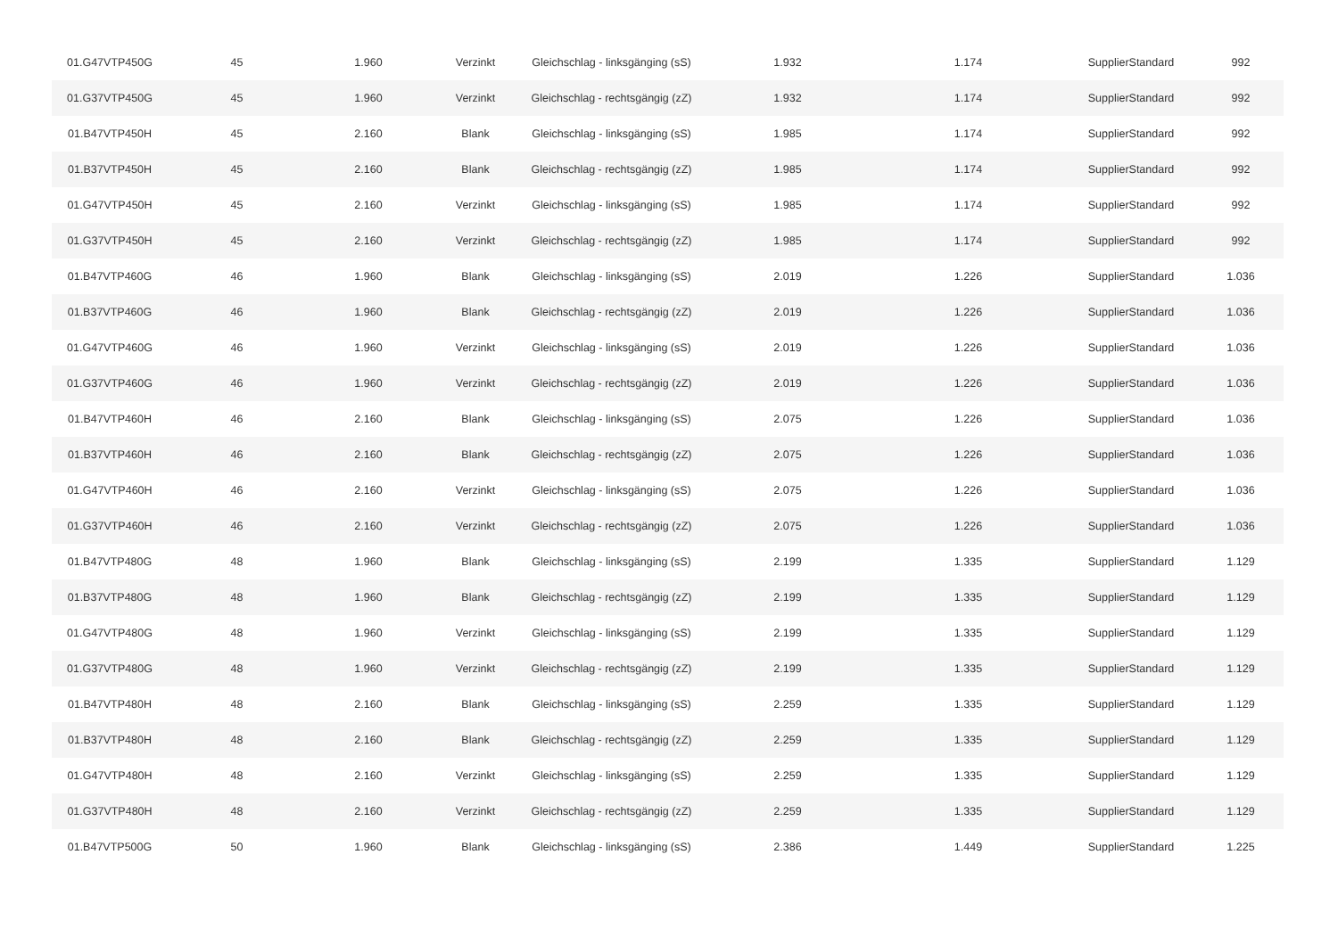| 01.G47VTP450G | 45 | 1.960 | Verzinkt | Gleichschlag - linksgänging (sS) | 1.932 | 1.174 | SupplierStandard | 992 |
| 01.G37VTP450G | 45 | 1.960 | Verzinkt | Gleichschlag - rechtsgängig (zZ) | 1.932 | 1.174 | SupplierStandard | 992 |
| 01.B47VTP450H | 45 | 2.160 | Blank | Gleichschlag - linksgänging (sS) | 1.985 | 1.174 | SupplierStandard | 992 |
| 01.B37VTP450H | 45 | 2.160 | Blank | Gleichschlag - rechtsgängig (zZ) | 1.985 | 1.174 | SupplierStandard | 992 |
| 01.G47VTP450H | 45 | 2.160 | Verzinkt | Gleichschlag - linksgänging (sS) | 1.985 | 1.174 | SupplierStandard | 992 |
| 01.G37VTP450H | 45 | 2.160 | Verzinkt | Gleichschlag - rechtsgängig (zZ) | 1.985 | 1.174 | SupplierStandard | 992 |
| 01.B47VTP460G | 46 | 1.960 | Blank | Gleichschlag - linksgänging (sS) | 2.019 | 1.226 | SupplierStandard | 1.036 |
| 01.B37VTP460G | 46 | 1.960 | Blank | Gleichschlag - rechtsgängig (zZ) | 2.019 | 1.226 | SupplierStandard | 1.036 |
| 01.G47VTP460G | 46 | 1.960 | Verzinkt | Gleichschlag - linksgänging (sS) | 2.019 | 1.226 | SupplierStandard | 1.036 |
| 01.G37VTP460G | 46 | 1.960 | Verzinkt | Gleichschlag - rechtsgängig (zZ) | 2.019 | 1.226 | SupplierStandard | 1.036 |
| 01.B47VTP460H | 46 | 2.160 | Blank | Gleichschlag - linksgänging (sS) | 2.075 | 1.226 | SupplierStandard | 1.036 |
| 01.B37VTP460H | 46 | 2.160 | Blank | Gleichschlag - rechtsgängig (zZ) | 2.075 | 1.226 | SupplierStandard | 1.036 |
| 01.G47VTP460H | 46 | 2.160 | Verzinkt | Gleichschlag - linksgänging (sS) | 2.075 | 1.226 | SupplierStandard | 1.036 |
| 01.G37VTP460H | 46 | 2.160 | Verzinkt | Gleichschlag - rechtsgängig (zZ) | 2.075 | 1.226 | SupplierStandard | 1.036 |
| 01.B47VTP480G | 48 | 1.960 | Blank | Gleichschlag - linksgänging (sS) | 2.199 | 1.335 | SupplierStandard | 1.129 |
| 01.B37VTP480G | 48 | 1.960 | Blank | Gleichschlag - rechtsgängig (zZ) | 2.199 | 1.335 | SupplierStandard | 1.129 |
| 01.G47VTP480G | 48 | 1.960 | Verzinkt | Gleichschlag - linksgänging (sS) | 2.199 | 1.335 | SupplierStandard | 1.129 |
| 01.G37VTP480G | 48 | 1.960 | Verzinkt | Gleichschlag - rechtsgängig (zZ) | 2.199 | 1.335 | SupplierStandard | 1.129 |
| 01.B47VTP480H | 48 | 2.160 | Blank | Gleichschlag - linksgänging (sS) | 2.259 | 1.335 | SupplierStandard | 1.129 |
| 01.B37VTP480H | 48 | 2.160 | Blank | Gleichschlag - rechtsgängig (zZ) | 2.259 | 1.335 | SupplierStandard | 1.129 |
| 01.G47VTP480H | 48 | 2.160 | Verzinkt | Gleichschlag - linksgänging (sS) | 2.259 | 1.335 | SupplierStandard | 1.129 |
| 01.G37VTP480H | 48 | 2.160 | Verzinkt | Gleichschlag - rechtsgängig (zZ) | 2.259 | 1.335 | SupplierStandard | 1.129 |
| 01.B47VTP500G | 50 | 1.960 | Blank | Gleichschlag - linksgänging (sS) | 2.386 | 1.449 | SupplierStandard | 1.225 |